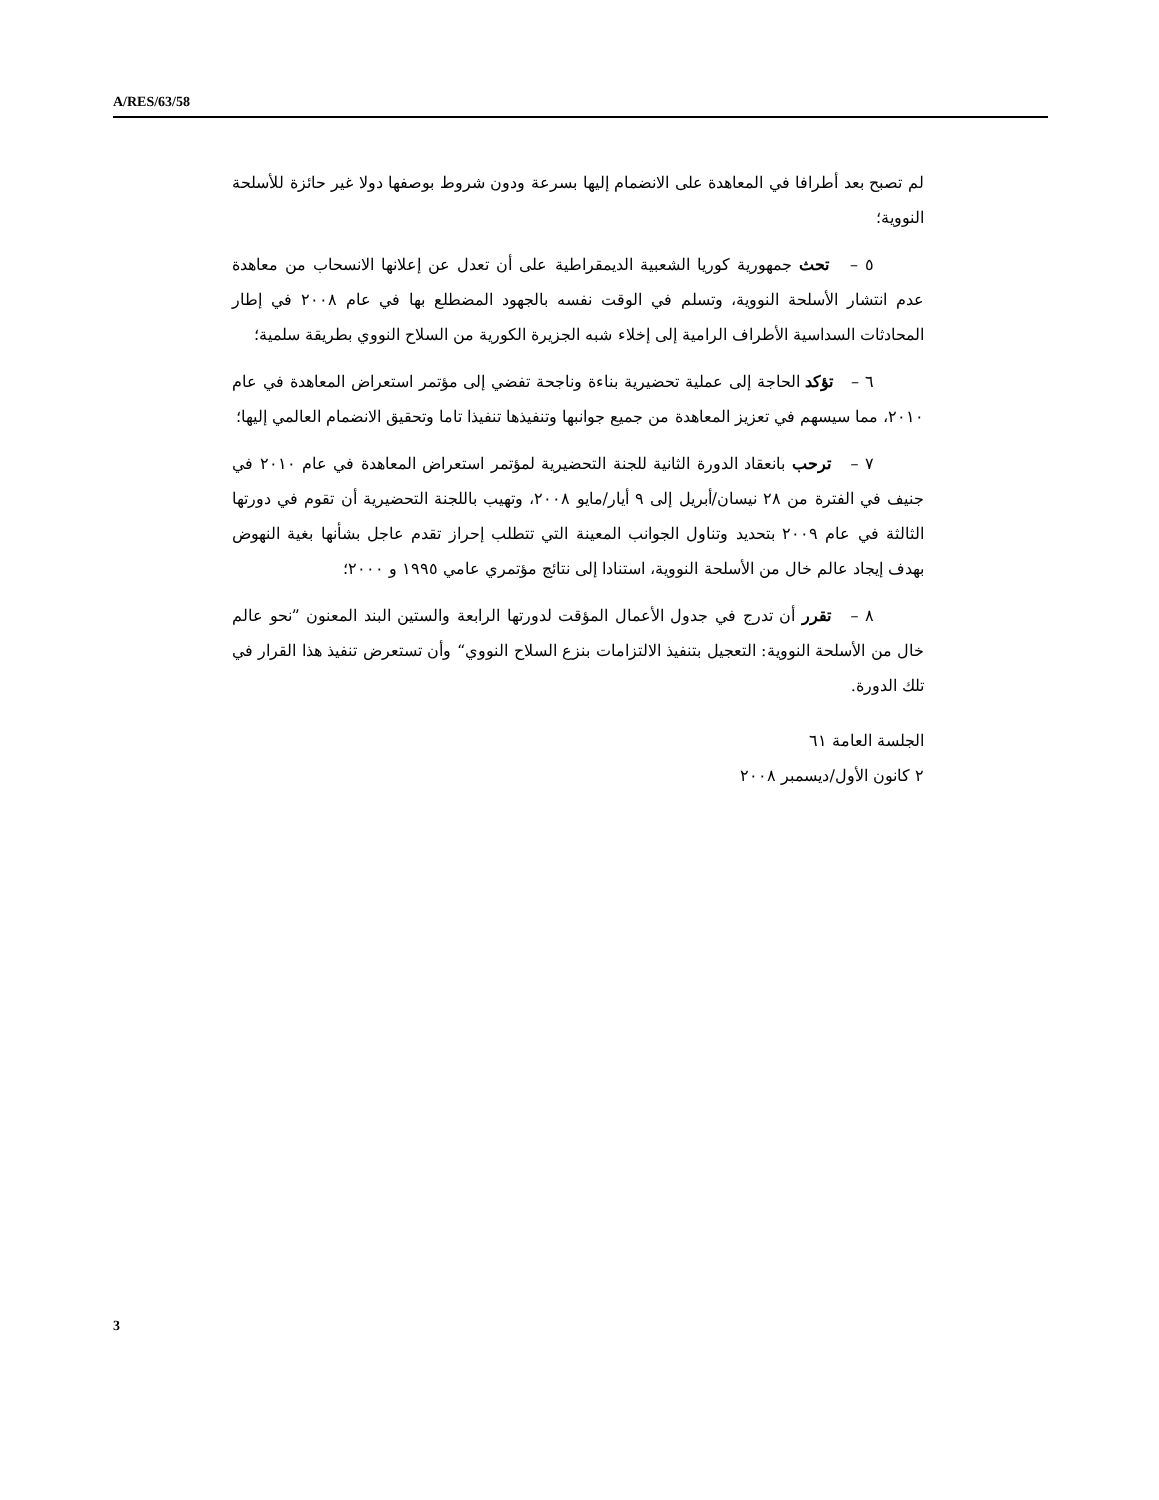A/RES/63/58
لم تصبح بعد أطرافا في المعاهدة على الانضمام إليها بسرعة ودون شروط بوصفها دولا غير حائزة للأسلحة النووية؛
٥ – تحث جمهورية كوريا الشعبية الديمقراطية على أن تعدل عن إعلانها الانسحاب من معاهدة عدم انتشار الأسلحة النووية، وتسلم في الوقت نفسه بالجهود المضطلع بها في عام ٢٠٠٨ في إطار المحادثات السداسية الأطراف الرامية إلى إخلاء شبه الجزيرة الكورية من السلاح النووي بطريقة سلمية؛
٦ – تؤكد الحاجة إلى عملية تحضيرية بناءة وناجحة تفضي إلى مؤتمر استعراض المعاهدة في عام ٢٠١٠، مما سيسهم في تعزيز المعاهدة من جميع جوانبها وتنفيذها تنفيذا تاما وتحقيق الانضمام العالمي إليها؛
٧ – ترحب بانعقاد الدورة الثانية للجنة التحضيرية لمؤتمر استعراض المعاهدة في عام ٢٠١٠ في جنيف في الفترة من ٢٨ نيسان/أبريل إلى ٩ أيار/مايو ٢٠٠٨، وتهيب باللجنة التحضيرية أن تقوم في دورتها الثالثة في عام ٢٠٠٩ بتحديد وتناول الجوانب المعينة التي تتطلب إحراز تقدم عاجل بشأنها بغية النهوض بهدف إيجاد عالم خال من الأسلحة النووية، استنادا إلى نتائج مؤتمري عامي ١٩٩٥ و ٢٠٠٠؛
٨ – تقرر أن تدرج في جدول الأعمال المؤقت لدورتها الرابعة والستين البند المعنون ”نحو عالم خال من الأسلحة النووية: التعجيل بتنفيذ الالتزامات بنزع السلاح النووي“ وأن تستعرض تنفيذ هذا القرار في تلك الدورة.
الجلسة العامة ٦١
٢ كانون الأول/ديسمبر ٢٠٠٨
3